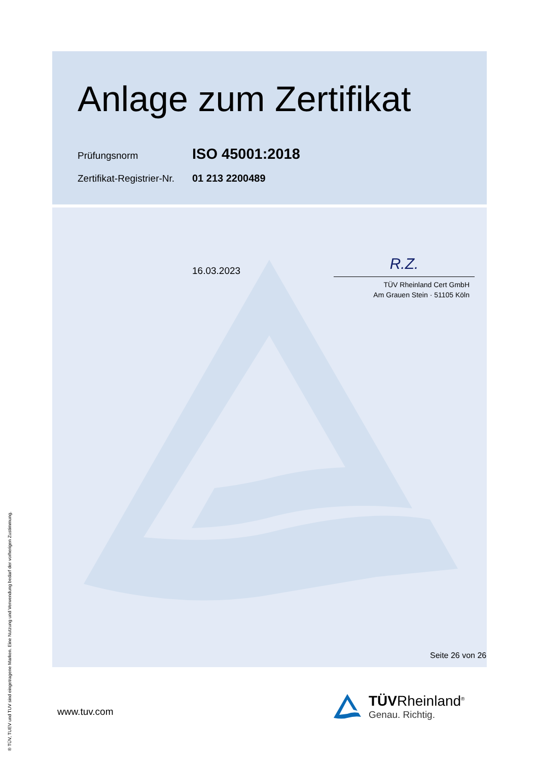Anlage zum Zertifikat
Prüfungsnorm
ISO 45001:2018
Zertifikat-Registrier-Nr.
01 213 2200489
16.03.2023
R.Z.
TÜV Rheinland Cert GmbH
Am Grauen Stein · 51105 Köln
Seite 26 von 26
www.tuv.com
TÜVRheinland<sup>®</sup>
Genau. Richtig.
® TÜV, TUEV und TUV sind eingetragene Marken. Eine Nutzung und Verwendung bedarf der vorherigen Zustimmung.